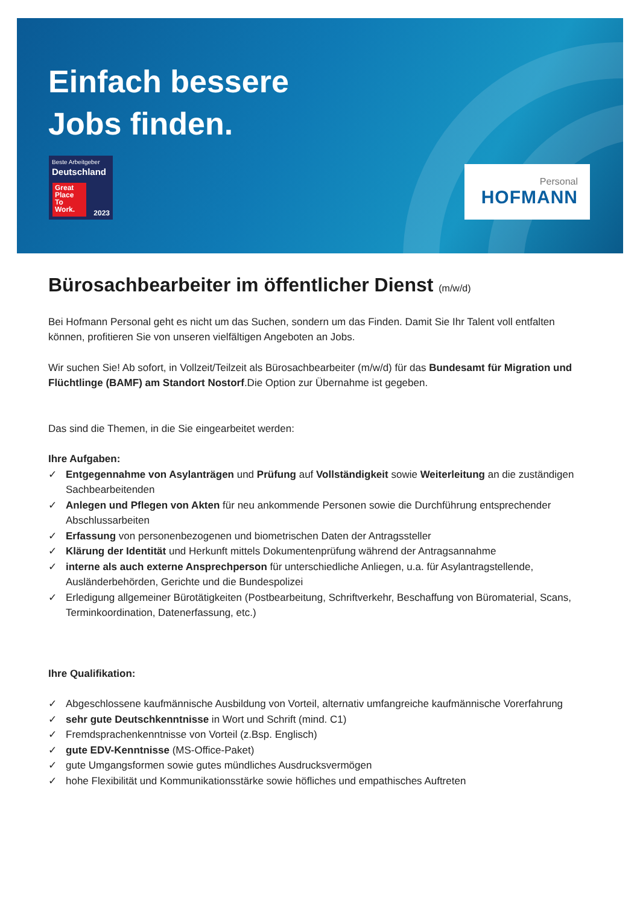Einfach bessere
Jobs finden.
Beste Arbeitgeber
Deutschland
Great Place To Work.
2023
Personal
HOFMANN
Bürosachbearbeiter im öffentlicher Dienst (m/w/d)
Bei Hofmann Personal geht es nicht um das Suchen, sondern um das Finden. Damit Sie Ihr Talent voll entfalten können, profitieren Sie von unseren vielfältigen Angeboten an Jobs.
Wir suchen Sie! Ab sofort, in Vollzeit/Teilzeit als Bürosachbearbeiter (m/w/d) für das Bundesamt für Migration und Flüchtlinge (BAMF) am Standort Nostorf.Die Option zur Übernahme ist gegeben.
Das sind die Themen, in die Sie eingearbeitet werden:
Ihre Aufgaben:
✓ Entgegennahme von Asylanträgen und Prüfung auf Vollständigkeit sowie Weiterleitung an die zuständigen Sachbearbeitenden
✓ Anlegen und Pflegen von Akten für neu ankommende Personen sowie die Durchführung entsprechender Abschlussarbeiten
✓ Erfassung von personenbezogenen und biometrischen Daten der Antragssteller
✓ Klärung der Identität und Herkunft mittels Dokumentenprüfung während der Antragsannahme
✓ interne als auch externe Ansprechperson für unterschiedliche Anliegen, u.a. für Asylantragstellende, Ausländerbehörden, Gerichte und die Bundespolizei
✓ Erledigung allgemeiner Bürotätigkeiten (Postbearbeitung, Schriftverkehr, Beschaffung von Büromaterial, Scans, Terminkoordination, Datenerfassung, etc.)
Ihre Qualifikation:
✓ Abgeschlossene kaufmännische Ausbildung von Vorteil, alternativ umfangreiche kaufmännische Vorerfahrung
✓ sehr gute Deutschkenntnisse in Wort und Schrift (mind. C1)
✓ Fremdsprachenkenntnisse von Vorteil (z.Bsp. Englisch)
✓ gute EDV-Kenntnisse (MS-Office-Paket)
✓ gute Umgangsformen sowie gutes mündliches Ausdrucksvermögen
✓ hohe Flexibilität und Kommunikationsstärke sowie höfliches und empathisches Auftreten